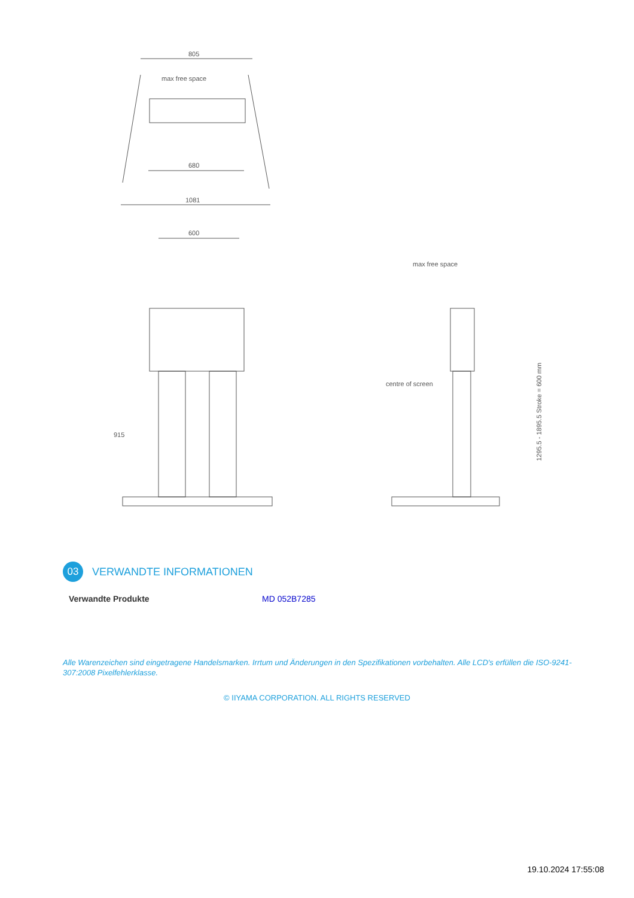805
1081
680
max free space
600
915
max free space
centre of screen
1295.5 - 1895.5 Stroke = 600 mm
03
VERWANDTE INFORMATIONEN
Verwandte Produkte MD 052B7285
Alle Warenzeichen sind eingetragene Handelsmarken. Irrtum und Änderungen in den Spezifikationen vorbehalten. Alle LCD's erfüllen die ISO-9241-307:2008 Pixelfehlerklasse.
© IIYAMA CORPORATION. ALL RIGHTS RESERVED
19.10.2024 17:55:08